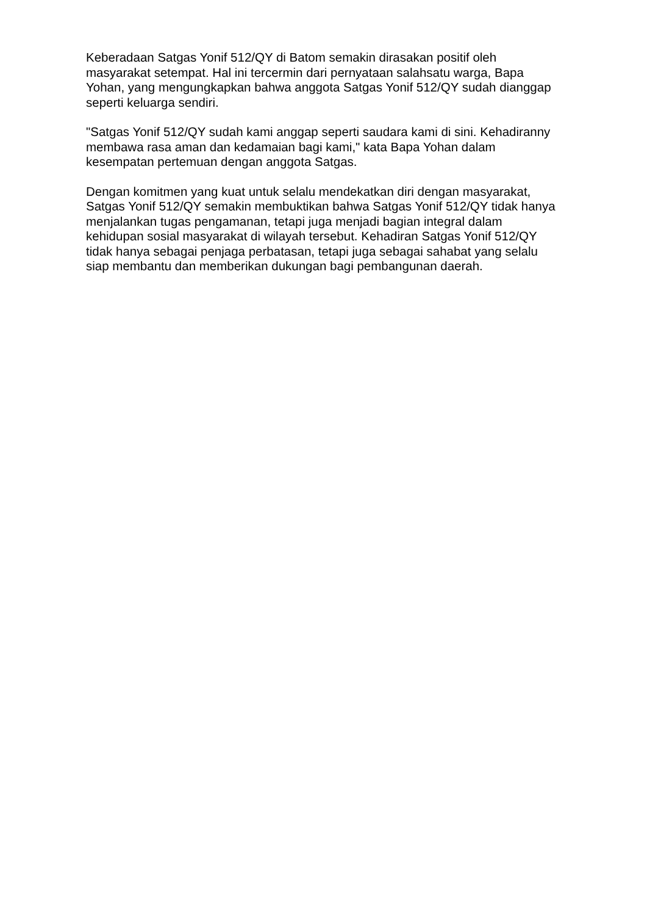Keberadaan Satgas Yonif 512/QY di Batom semakin dirasakan positif oleh masyarakat setempat. Hal ini tercermin dari pernyataan salahsatu warga, Bapa Yohan, yang mengungkapkan bahwa anggota Satgas Yonif 512/QY sudah dianggap seperti keluarga sendiri.
"Satgas Yonif 512/QY sudah kami anggap seperti saudara kami di sini. Kehadiranny membawa rasa aman dan kedamaian bagi kami," kata Bapa Yohan dalam kesempatan pertemuan dengan anggota Satgas.
Dengan komitmen yang kuat untuk selalu mendekatkan diri dengan masyarakat, Satgas Yonif 512/QY semakin membuktikan bahwa Satgas Yonif 512/QY tidak hanya menjalankan tugas pengamanan, tetapi juga menjadi bagian integral dalam kehidupan sosial masyarakat di wilayah tersebut. Kehadiran Satgas Yonif 512/QY tidak hanya sebagai penjaga perbatasan, tetapi juga sebagai sahabat yang selalu siap membantu dan memberikan dukungan bagi pembangunan daerah.